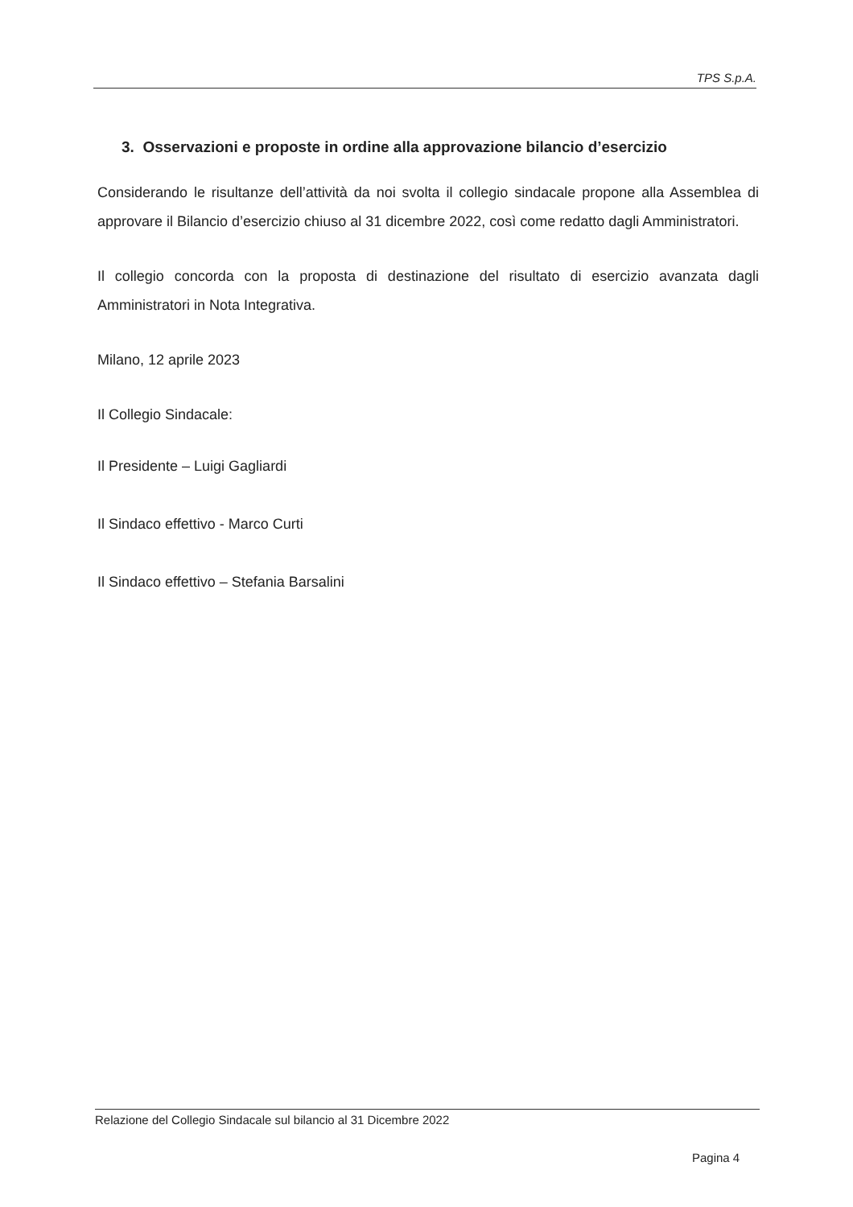TPS S.p.A.
3. Osservazioni e proposte in ordine alla approvazione bilancio d’esercizio
Considerando le risultanze dell’attività da noi svolta il collegio sindacale propone alla Assemblea di approvare il Bilancio d’esercizio chiuso al 31 dicembre 2022, così come redatto dagli Amministratori.
Il collegio concorda con la proposta di destinazione del risultato di esercizio avanzata dagli Amministratori in Nota Integrativa.
Milano, 12 aprile 2023
Il Collegio Sindacale:
Il Presidente – Luigi Gagliardi
Il Sindaco effettivo - Marco Curti
Il Sindaco effettivo – Stefania Barsalini
Relazione del Collegio Sindacale sul bilancio al 31 Dicembre 2022
Pagina 4